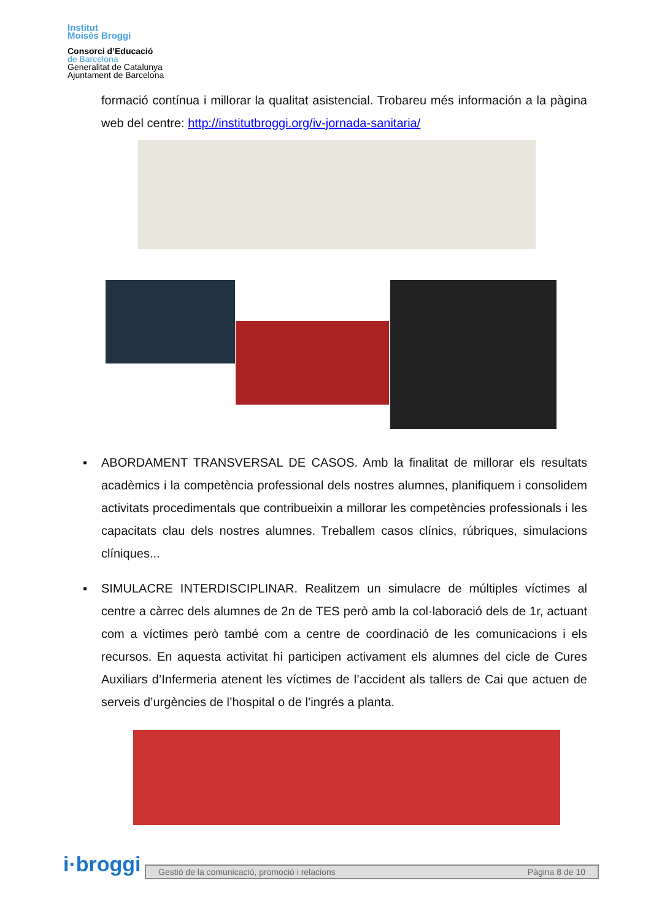Institut
Moisès Broggi
Consorci d’Educació
de Barcelona
Generalitat de Catalunya
Ajuntament de Barcelona
formació contínua i millorar la qualitat asistencial. Trobareu més información a la pàgina web del centre: http://institutbroggi.org/iv-jornada-sanitaria/
▪ ABORDAMENT TRANSVERSAL DE CASOS. Amb la finalitat de millorar els resultats acadèmics i la competència professional dels nostres alumnes, planifiquem i consolidem activitats procedimentals que contribueixin a millorar les competències professionals i les capacitats clau dels nostres alumnes. Treballem casos clínics, rúbriques, simulacions clíniques...
▪ SIMULACRE INTERDISCIPLINAR. Realitzem un simulacre de múltiples víctimes al centre a càrrec dels alumnes de 2n de TES però amb la col·laboració dels de 1r, actuant com a víctimes però també com a centre de coordinació de les comunicacions i els recursos. En aquesta activitat hi participen activament els alumnes del cicle de Cures Auxiliars d’Infermeria atenent les víctimes de l’accident als tallers de Cai que actuen de serveis d’urgències de l’hospital o de l’ingrés a planta.
i·broggi Gestió de la comunicació, promoció i relacions Pàgina 8 de 10